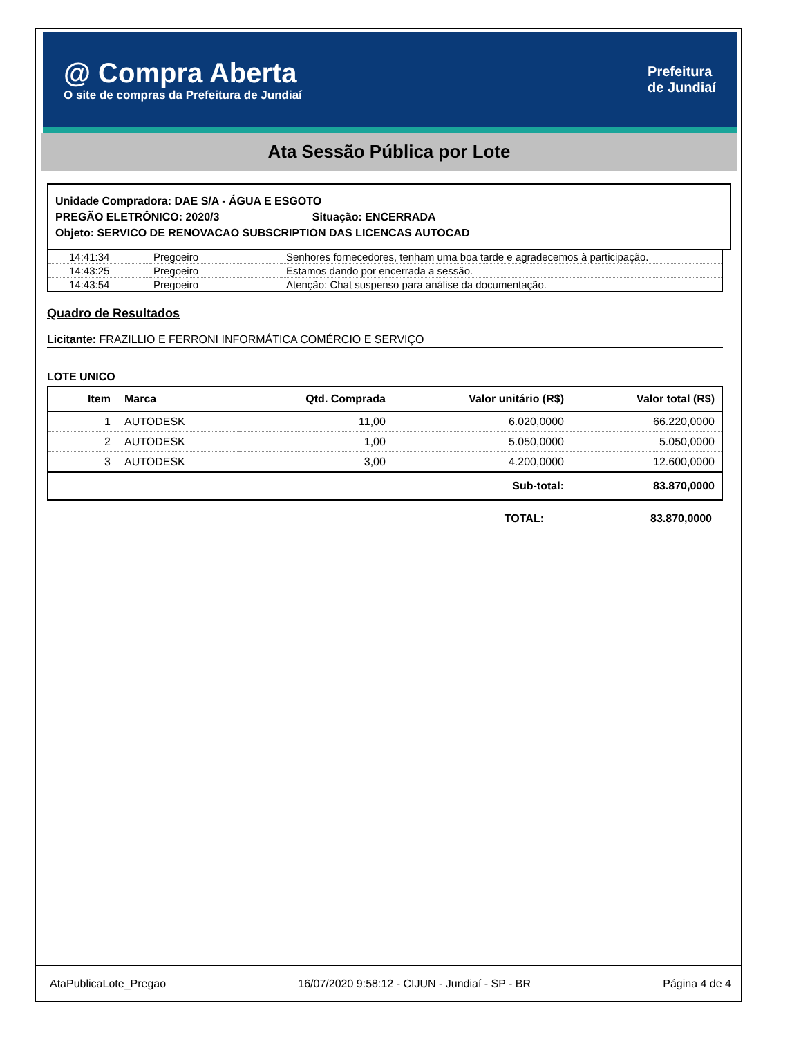@ Compra Aberta
O site de compras da Prefeitura de Jundiaí
Prefeitura
de Jundiaí
Ata Sessão Pública por Lote
Unidade Compradora: DAE S/A - ÁGUA E ESGOTO
PREGÃO ELETRÔNICO: 2020/3 Situação: ENCERRADA
Objeto: SERVICO DE RENOVACAO SUBSCRIPTION DAS LICENCAS AUTOCAD
| 14:41:34 | Pregoeiro | Senhores fornecedores, tenham uma boa tarde e agradecemos à participação. |
| 14:43:25 | Pregoeiro | Estamos dando por encerrada a sessão. |
| 14:43:54 | Pregoeiro | Atenção: Chat suspenso para análise da documentação. |
Quadro de Resultados
Licitante: FRAZILLIO E FERRONI INFORMÁTICA COMÉRCIO E SERVIÇO
LOTE UNICO
| Item | Marca | Qtd. Comprada | Valor unitário (R$) | Valor total (R$) |
| --- | --- | --- | --- | --- |
| 1 | AUTODESK | 11,00 | 6.020,0000 | 66.220,0000 |
| 2 | AUTODESK | 1,00 | 5.050,0000 | 5.050,0000 |
| 3 | AUTODESK | 3,00 | 4.200,0000 | 12.600,0000 |
| Sub-total: | | | | 83.870,0000 |
| TOTAL: | 83.870,0000 |
AtaPublicaLote_Pregao 16/07/2020 9:58:12 - CIJUN - Jundiaí - SP - BR Página 4 de 4